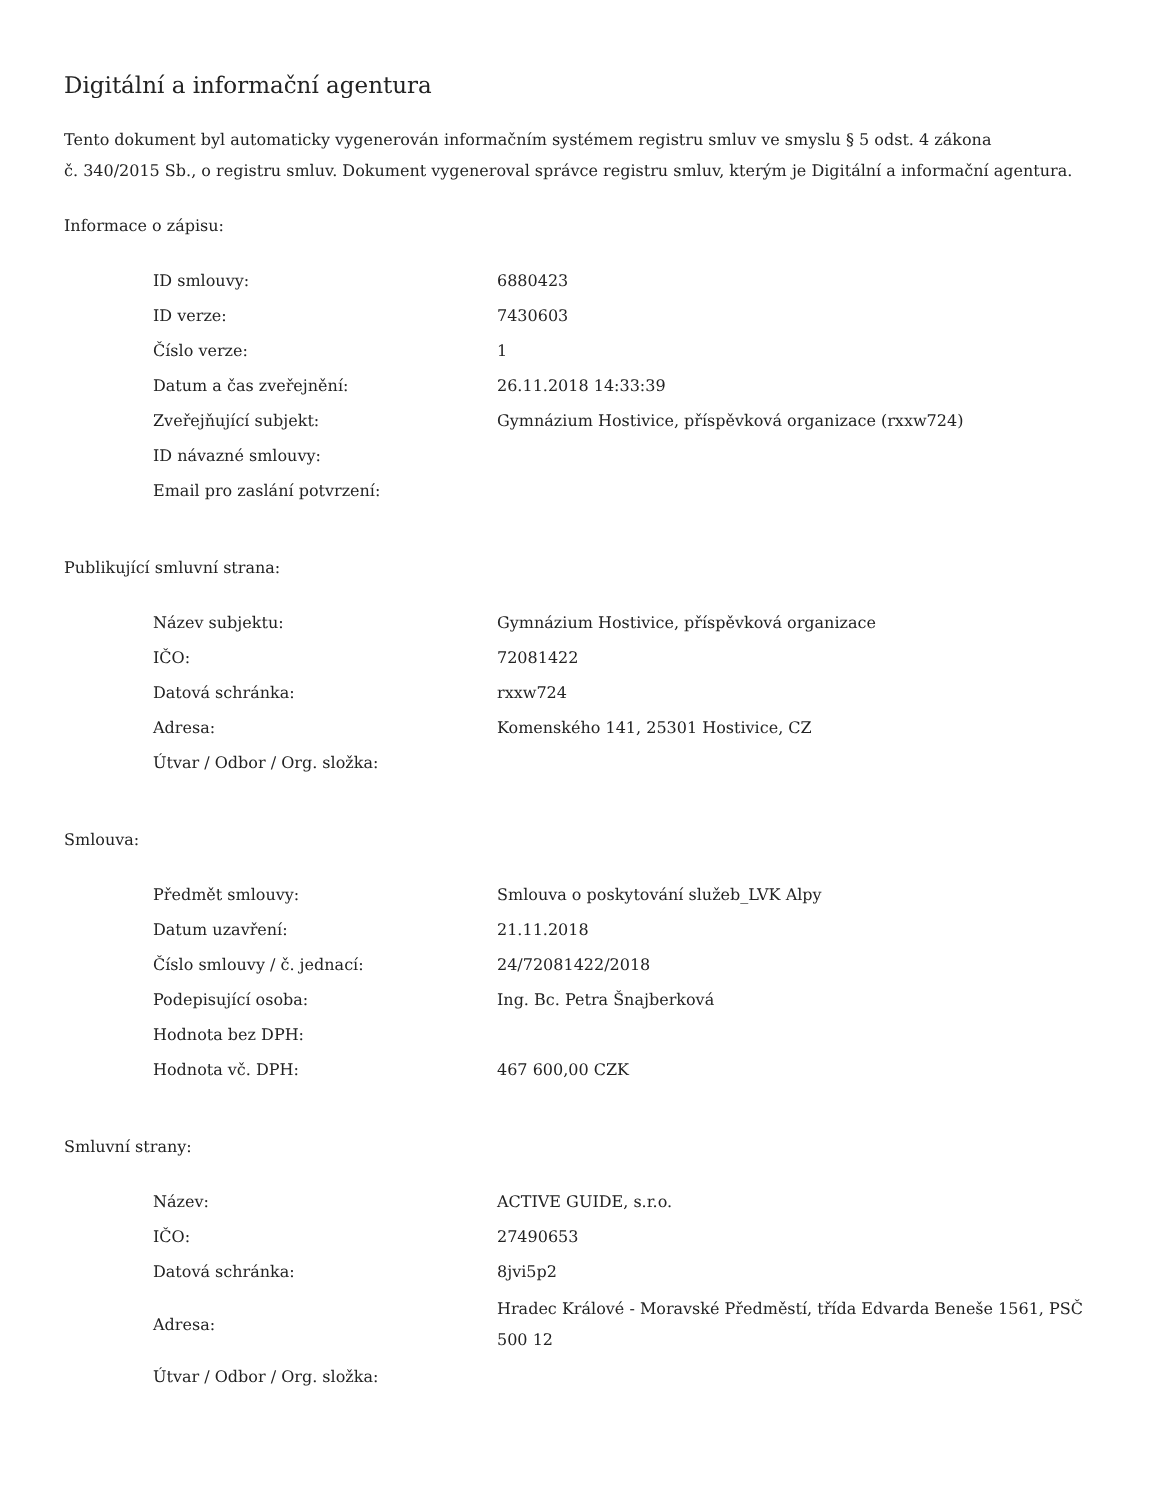Digitální a informační agentura
Tento dokument byl automaticky vygenerován informačním systémem registru smluv ve smyslu § 5 odst. 4 zákona
č. 340/2015 Sb., o registru smluv. Dokument vygeneroval správce registru smluv, kterým je Digitální a informační agentura.
Informace o zápisu:
| ID smlouvy: | 6880423 |
| ID verze: | 7430603 |
| Číslo verze: | 1 |
| Datum a čas zveřejnění: | 26.11.2018 14:33:39 |
| Zveřejňující subjekt: | Gymnázium Hostivice, příspěvková organizace (rxxw724) |
| ID návazné smlouvy: | |
| Email pro zaslání potvrzení: | |
Publikující smluvní strana:
| Název subjektu: | Gymnázium Hostivice, příspěvková organizace |
| IČO: | 72081422 |
| Datová schránka: | rxxw724 |
| Adresa: | Komenského 141, 25301 Hostivice, CZ |
| Útvar / Odbor / Org. složka: | |
Smlouva:
| Předmět smlouvy: | Smlouva o poskytování služeb_LVK Alpy |
| Datum uzavření: | 21.11.2018 |
| Číslo smlouvy / č. jednací: | 24/72081422/2018 |
| Podepisující osoba: | Ing. Bc. Petra Šnajberková |
| Hodnota bez DPH: | |
| Hodnota vč. DPH: | 467 600,00 CZK |
Smluvní strany:
| Název: | ACTIVE GUIDE, s.r.o. |
| IČO: | 27490653 |
| Datová schránka: | 8jvi5p2 |
| Adresa: | Hradec Králové - Moravské Předměstí, třída Edvarda Beneše 1561, PSČ 500 12 |
| Útvar / Odbor / Org. složka: | |